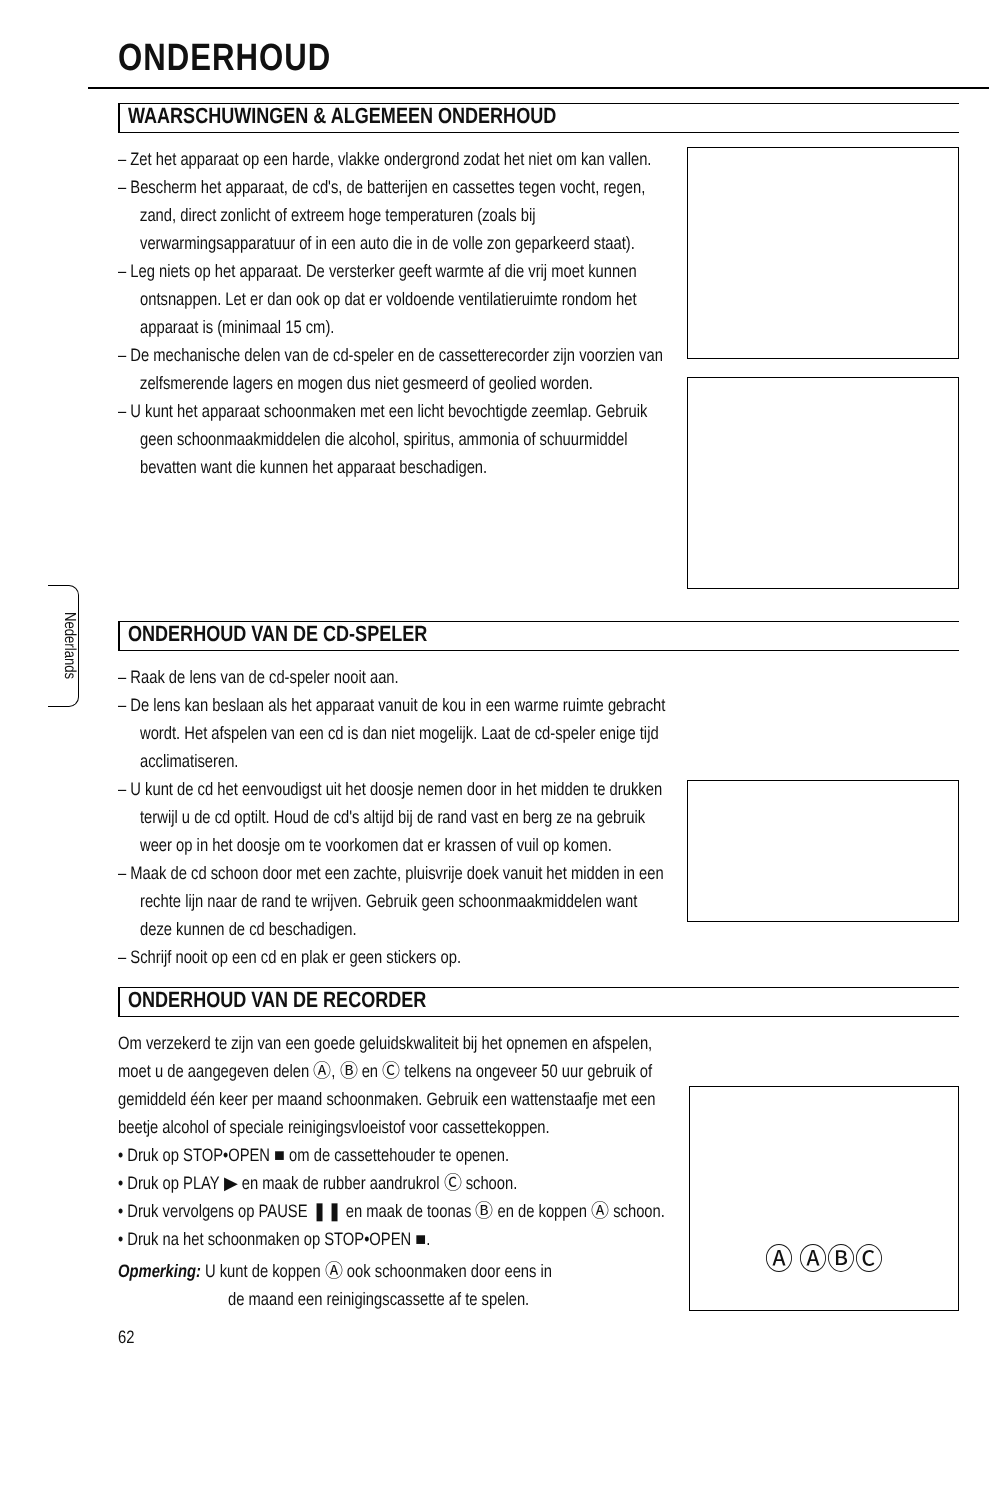ONDERHOUD
Nederlands
WAARSCHUWINGEN & ALGEMEEN ONDERHOUD
– Zet het apparaat op een harde, vlakke ondergrond zodat het niet om kan vallen.
– Bescherm het apparaat, de cd's, de batterijen en cassettes tegen vocht, regen, zand, direct zonlicht of extreem hoge temperaturen (zoals bij verwarmingsapparatuur of in een auto die in de volle zon geparkeerd staat).
– Leg niets op het apparaat. De versterker geeft warmte af die vrij moet kunnen ontsnappen. Let er dan ook op dat er voldoende ventilatieruimte rondom het apparaat is (minimaal 15 cm).
– De mechanische delen van de cd-speler en de cassetterecorder zijn voorzien van zelfsmerende lagers en mogen dus niet gesmeerd of geolied worden.
– U kunt het apparaat schoonmaken met een licht bevochtigde zeemlap. Gebruik geen schoonmaakmiddelen die alcohol, spiritus, ammonia of schuurmiddel bevatten want die kunnen het apparaat beschadigen.
ONDERHOUD VAN DE CD-SPELER
– Raak de lens van de cd-speler nooit aan.
– De lens kan beslaan als het apparaat vanuit de kou in een warme ruimte gebracht wordt. Het afspelen van een cd is dan niet mogelijk. Laat de cd-speler enige tijd acclimatiseren.
– U kunt de cd het eenvoudigst uit het doosje nemen door in het midden te drukken terwijl u de cd optilt. Houd de cd's altijd bij de rand vast en berg ze na gebruik weer op in het doosje om te voorkomen dat er krassen of vuil op komen.
– Maak de cd schoon door met een zachte, pluisvrije doek vanuit het midden in een rechte lijn naar de rand te wrijven. Gebruik geen schoonmaakmiddelen want deze kunnen de cd beschadigen.
– Schrijf nooit op een cd en plak er geen stickers op.
ONDERHOUD VAN DE RECORDER
Om verzekerd te zijn van een goede geluidskwaliteit bij het opnemen en afspelen, moet u de aangegeven delen Ⓐ, Ⓑ en Ⓒ telkens na ongeveer 50 uur gebruik of gemiddeld één keer per maand schoonmaken. Gebruik een wattenstaafje met een beetje alcohol of speciale reinigingsvloeistof voor cassettekoppen.
• Druk op STOP•OPEN ■ om de cassettehouder te openen.
• Druk op PLAY ▶ en maak de rubber aandrukrol Ⓒ schoon.
• Druk vervolgens op PAUSE ❚❚ en maak de toonas Ⓑ en de koppen Ⓐ schoon.
• Druk na het schoonmaken op STOP•OPEN ■.
Opmerking: U kunt de koppen Ⓐ ook schoonmaken door eens in
de maand een reinigingscassette af te spelen.
62
Ⓐ ⒶⒷⒸ